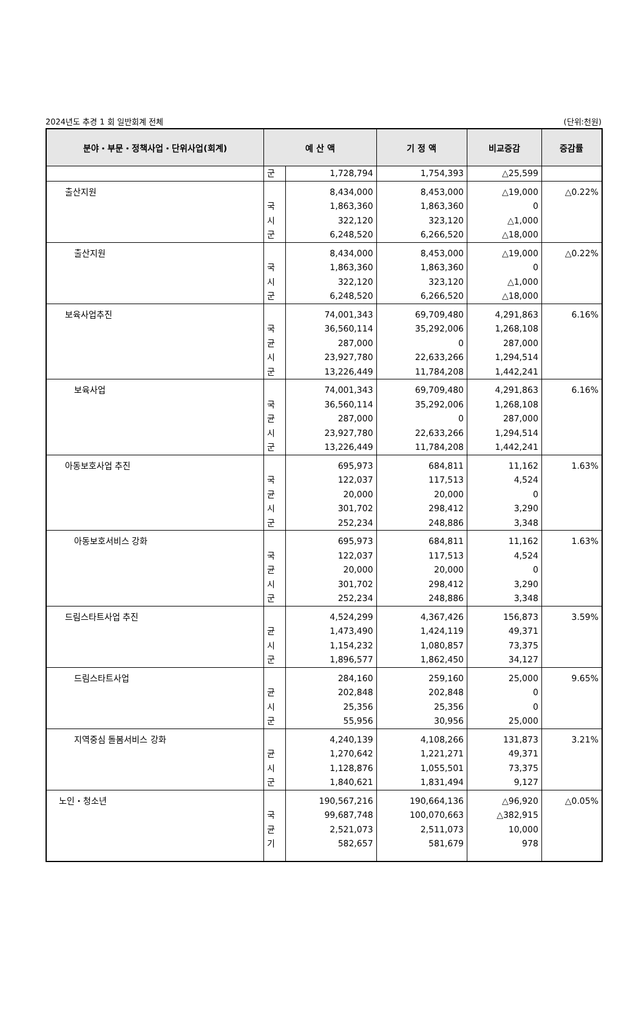2024년도 추경 1 회 일반회계 전체 (단위:천원)
| 분야・부문・정책사업・단위사업(회계) | 예 산 액 | | 기 정 액 | 비교증감 | 증감률 |
| --- | --- | --- | --- | --- | --- |
| | 군 | 1,728,794 | 1,754,393 | △25,599 | |
| 출산지원 | 국 시 군 | 8,434,000 1,863,360 322,120 6,248,520 | 8,453,000 1,863,360 323,120 6,266,520 | △19,000 0 △1,000 △18,000 | △0.22% |
| 출산지원 | 국 시 군 | 8,434,000 1,863,360 322,120 6,248,520 | 8,453,000 1,863,360 323,120 6,266,520 | △19,000 0 △1,000 △18,000 | △0.22% |
| 보육사업추진 | 국 균 시 군 | 74,001,343 36,560,114 287,000 23,927,780 13,226,449 | 69,709,480 35,292,006 0 22,633,266 11,784,208 | 4,291,863 1,268,108 287,000 1,294,514 1,442,241 | 6.16% |
| 보육사업 | 국 균 시 군 | 74,001,343 36,560,114 287,000 23,927,780 13,226,449 | 69,709,480 35,292,006 0 22,633,266 11,784,208 | 4,291,863 1,268,108 287,000 1,294,514 1,442,241 | 6.16% |
| 아동보호사업 추진 | 국 균 시 군 | 695,973 122,037 20,000 301,702 252,234 | 684,811 117,513 20,000 298,412 248,886 | 11,162 4,524 0 3,290 3,348 | 1.63% |
| 아동보호서비스 강화 | 국 균 시 군 | 695,973 122,037 20,000 301,702 252,234 | 684,811 117,513 20,000 298,412 248,886 | 11,162 4,524 0 3,290 3,348 | 1.63% |
| 드림스타트사업 추진 | 균 시 군 | 4,524,299 1,473,490 1,154,232 1,896,577 | 4,367,426 1,424,119 1,080,857 1,862,450 | 156,873 49,371 73,375 34,127 | 3.59% |
| 드림스타트사업 | 균 시 군 | 284,160 202,848 25,356 55,956 | 259,160 202,848 25,356 30,956 | 25,000 0 0 25,000 | 9.65% |
| 지역중심 돌봄서비스 강화 | 균 시 군 | 4,240,139 1,270,642 1,128,876 1,840,621 | 4,108,266 1,221,271 1,055,501 1,831,494 | 131,873 49,371 73,375 9,127 | 3.21% |
| 노인・청소년 | 국 균 기 | 190,567,216 99,687,748 2,521,073 582,657 | 190,664,136 100,070,663 2,511,073 581,679 | △96,920 △382,915 10,000 978 | △0.05% |